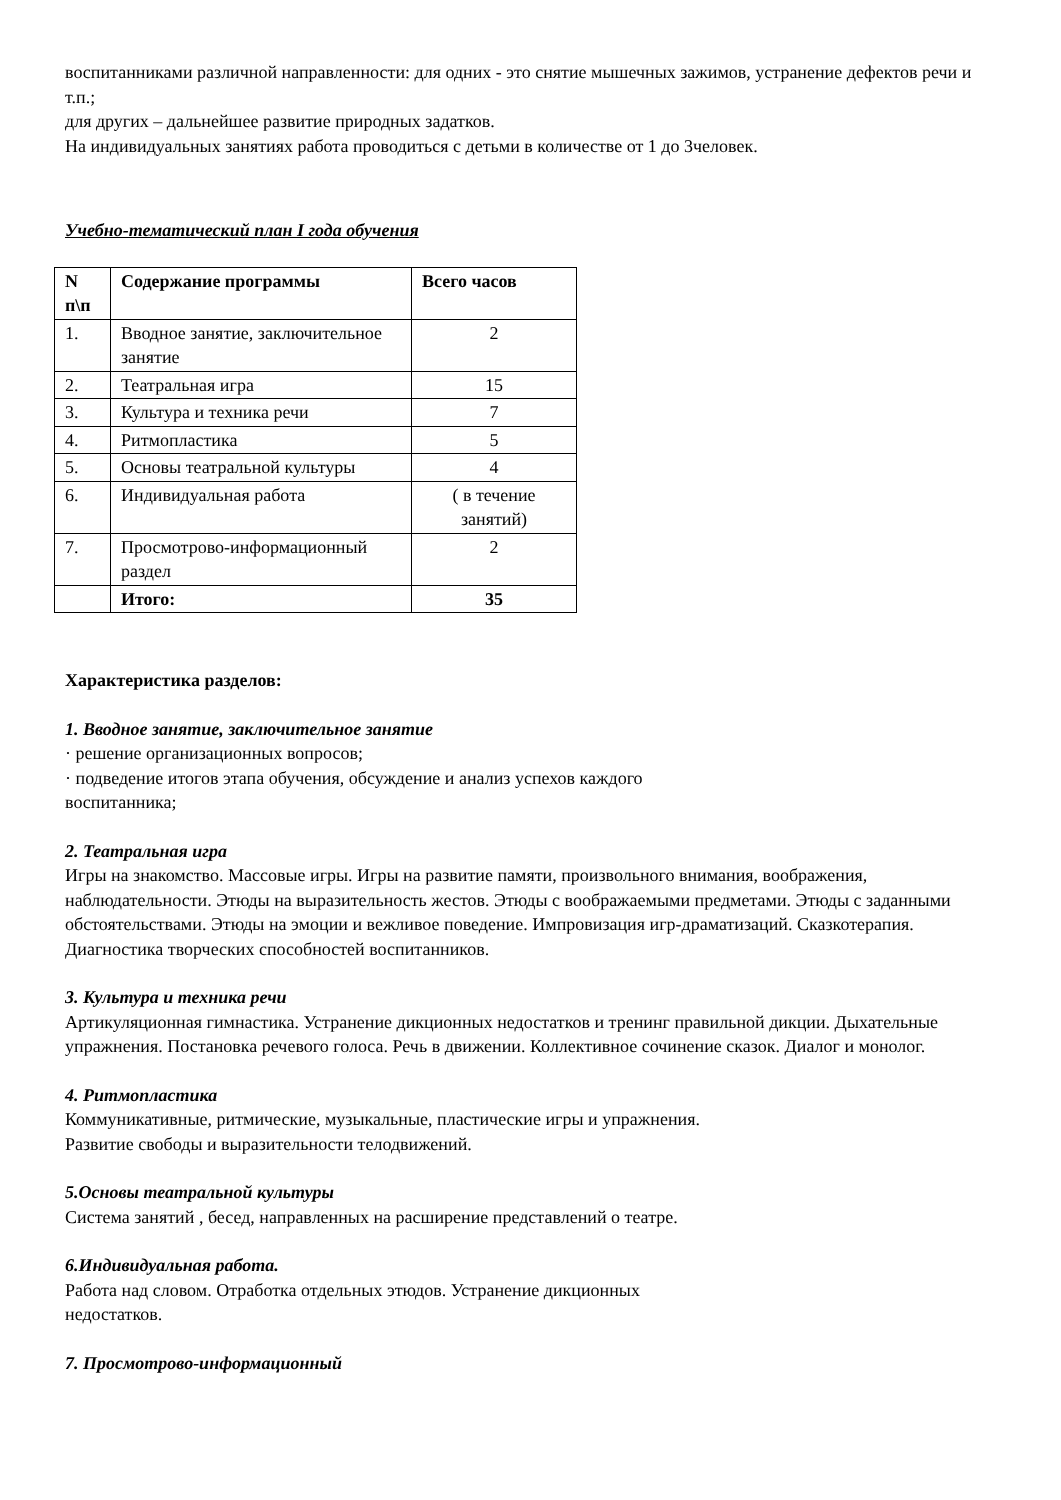воспитанниками различной направленности: для одних - это снятие мышечных зажимов, устранение дефектов речи и т.п.;
для других – дальнейшее развитие природных задатков.
На индивидуальных занятиях работа проводиться с детьми в количестве от 1 до 3человек.
Учебно-тематический план I года обучения
| N п\п | Содержание программы | Всего часов |
| --- | --- | --- |
| 1. | Вводное занятие, заключительное занятие | 2 |
| 2. | Театральная игра | 15 |
| 3. | Культура и техника речи | 7 |
| 4. | Ритмопластика | 5 |
| 5. | Основы театральной культуры | 4 |
| 6. | Индивидуальная работа | ( в течение занятий) |
| 7. | Просмотрово-информационный раздел | 2 |
| | Итого: | 35 |
Характеристика разделов:
1. Вводное занятие, заключительное занятие
· решение организационных вопросов;
· подведение итогов этапа обучения, обсуждение и анализ успехов каждого
воспитанника;
2. Театральная игра
Игры на знакомство. Массовые игры. Игры на развитие памяти, произвольного внимания, воображения, наблюдательности. Этюды на выразительность жестов. Этюды с воображаемыми предметами. Этюды с заданными обстоятельствами. Этюды на эмоции и вежливое поведение. Импровизация игр-драматизаций. Сказкотерапия. Диагностика творческих способностей воспитанников.
3. Культура и техника речи
Артикуляционная гимнастика. Устранение дикционных недостатков и тренинг правильной дикции. Дыхательные упражнения. Постановка речевого голоса. Речь в движении. Коллективное сочинение сказок. Диалог и монолог.
4. Ритмопластика
Коммуникативные, ритмические, музыкальные, пластические игры и упражнения.
Развитие свободы и выразительности телодвижений.
5.Основы театральной культуры
Система занятий , бесед, направленных на расширение представлений о театре.
6.Индивидуальная работа.
Работа над словом. Отработка отдельных этюдов. Устранение дикционных
недостатков.
7. Просмотрово-информационный